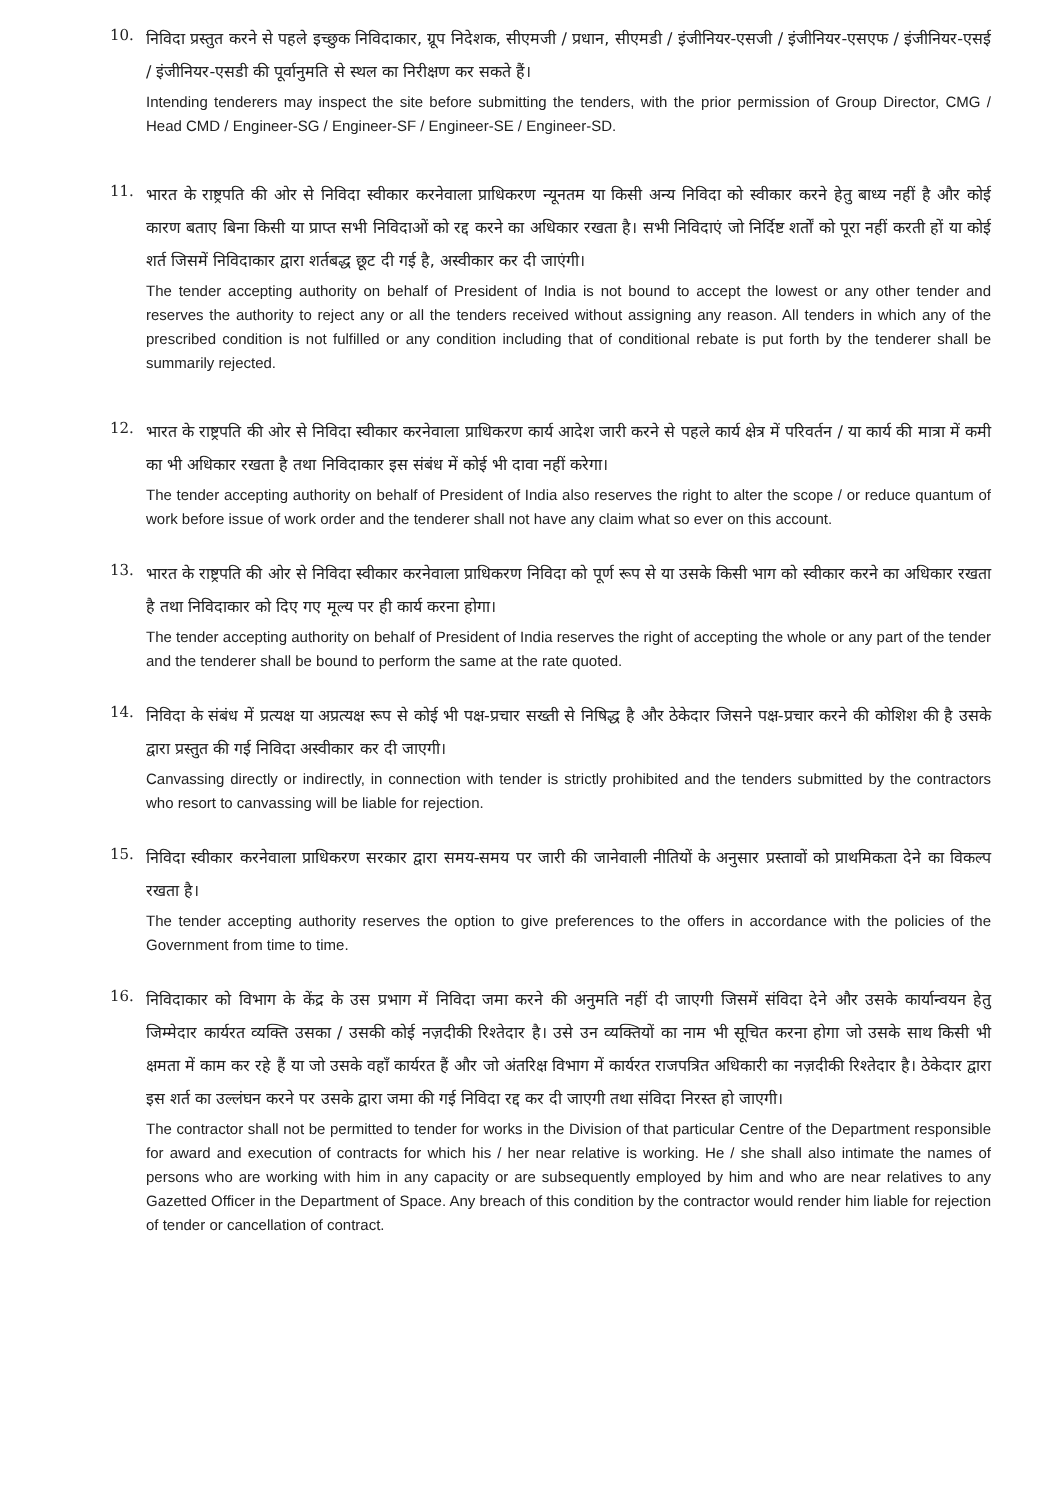10.
निविदा प्रस्तुत करने से पहले इच्छुक निविदाकार, ग्रूप निदेशक, सीएमजी / प्रधान, सीएमडी / इंजीनियर-एसजी / इंजीनियर-एसएफ / इंजीनियर-एसई / इंजीनियर-एसडी की पूर्वानुमति से स्थल का निरीक्षण कर सकते हैं।
Intending tenderers may inspect the site before submitting the tenders, with the prior permission of Group Director, CMG / Head CMD / Engineer-SG / Engineer-SF / Engineer-SE / Engineer-SD.
11.
भारत के राष्ट्रपति की ओर से निविदा स्वीकार करनेवाला प्राधिकरण न्यूनतम या किसी अन्य निविदा को स्वीकार करने हेतु बाध्य नहीं है और कोई कारण बताए बिना किसी या प्राप्त सभी निविदाओं को रद्द करने का अधिकार रखता है। सभी निविदाएं जो निर्दिष्ट शर्तों को पूरा नहीं करती हों या कोई शर्त जिसमें निविदाकार द्वारा शर्तबद्ध छूट दी गई है, अस्वीकार कर दी जाएंगी।
The tender accepting authority on behalf of President of India is not bound to accept the lowest or any other tender and reserves the authority to reject any or all the tenders received without assigning any reason. All tenders in which any of the prescribed condition is not fulfilled or any condition including that of conditional rebate is put forth by the tenderer shall be summarily rejected.
12.
भारत के राष्ट्रपति की ओर से निविदा स्वीकार करनेवाला प्राधिकरण कार्य आदेश जारी करने से पहले कार्य क्षेत्र में परिवर्तन / या कार्य की मात्रा में कमी का भी अधिकार रखता है तथा निविदाकार इस संबंध में कोई भी दावा नहीं करेगा।
The tender accepting authority on behalf of President of India also reserves the right to alter the scope / or reduce quantum of work before issue of work order and the tenderer shall not have any claim what so ever on this account.
13.
भारत के राष्ट्रपति की ओर से निविदा स्वीकार करनेवाला प्राधिकरण निविदा को पूर्ण रूप से या उसके किसी भाग को स्वीकार करने का अधिकार रखता है तथा निविदाकार को दिए गए मूल्य पर ही कार्य करना होगा।
The tender accepting authority on behalf of President of India reserves the right of accepting the whole or any part of the tender and the tenderer shall be bound to perform the same at the rate quoted.
14.
निविदा के संबंध में प्रत्यक्ष या अप्रत्यक्ष रूप से कोई भी पक्ष-प्रचार सख्ती से निषिद्ध है और ठेकेदार जिसने पक्ष-प्रचार करने की कोशिश की है उसके द्वारा प्रस्तुत की गई निविदा अस्वीकार कर दी जाएगी।
Canvassing directly or indirectly, in connection with tender is strictly prohibited and the tenders submitted by the contractors who resort to canvassing will be liable for rejection.
15.
निविदा स्वीकार करनेवाला प्राधिकरण सरकार द्वारा समय-समय पर जारी की जानेवाली नीतियों के अनुसार प्रस्तावों को प्राथमिकता देने का विकल्प रखता है।
The tender accepting authority reserves the option to give preferences to the offers in accordance with the policies of the Government from time to time.
16.
निविदाकार को विभाग के केंद्र के उस प्रभाग में निविदा जमा करने की अनुमति नहीं दी जाएगी जिसमें संविदा देने और उसके कार्यान्वयन हेतु जिम्मेदार कार्यरत व्यक्ति उसका / उसकी कोई नज़दीकी रिश्तेदार है। उसे उन व्यक्तियों का नाम भी सूचित करना होगा जो उसके साथ किसी भी क्षमता में काम कर रहे हैं या जो उसके वहाँ कार्यरत हैं और जो अंतरिक्ष विभाग में कार्यरत राजपत्रित अधिकारी का नज़दीकी रिश्तेदार है। ठेकेदार द्वारा इस शर्त का उल्लंघन करने पर उसके द्वारा जमा की गई निविदा रद्द कर दी जाएगी तथा संविदा निरस्त हो जाएगी।
The contractor shall not be permitted to tender for works in the Division of that particular Centre of the Department responsible for award and execution of contracts for which his / her near relative is working. He / she shall also intimate the names of persons who are working with him in any capacity or are subsequently employed by him and who are near relatives to any Gazetted Officer in the Department of Space. Any breach of this condition by the contractor would render him liable for rejection of tender or cancellation of contract.